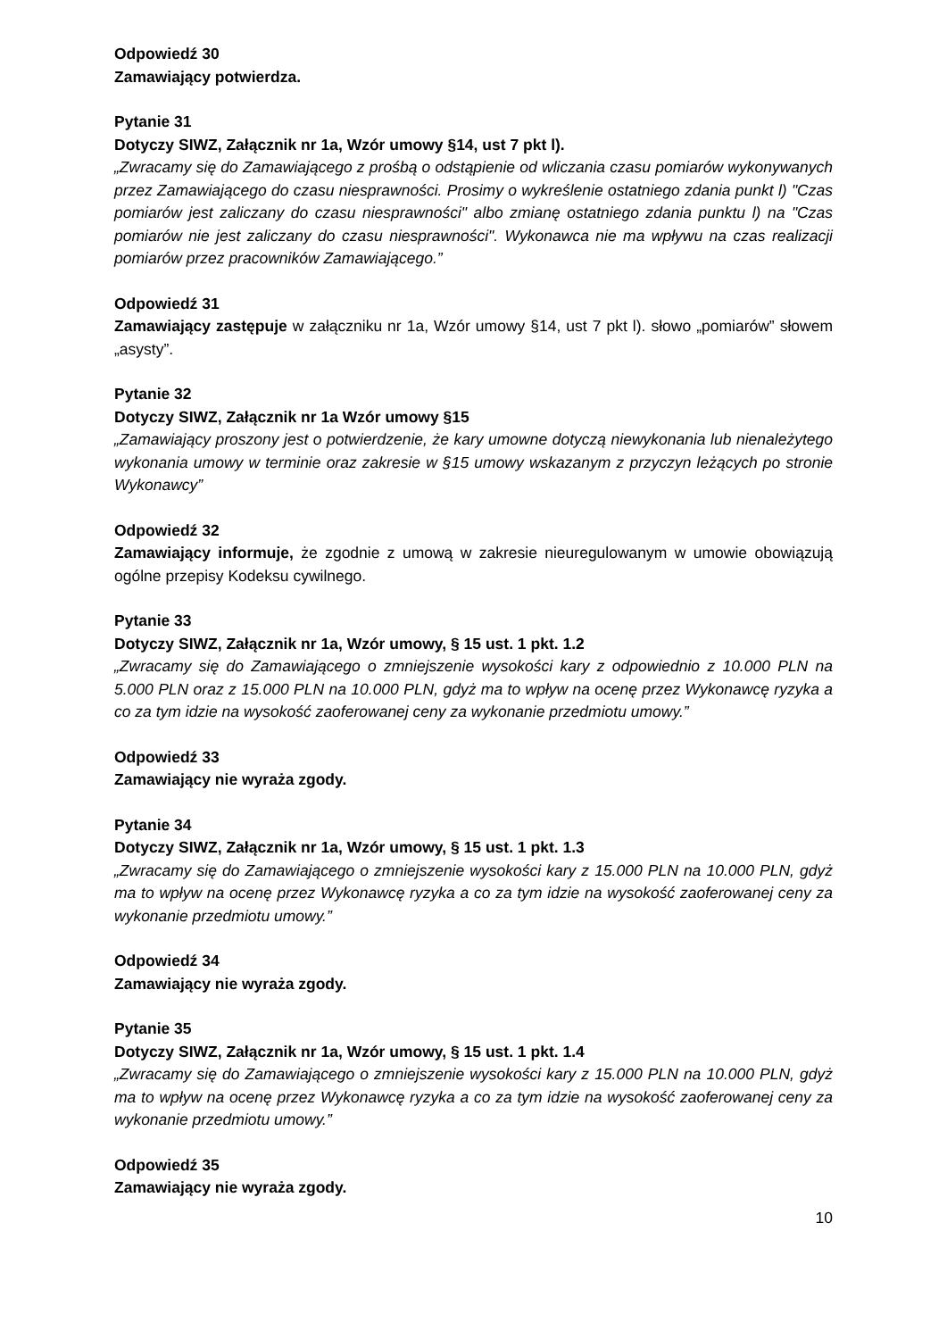Odpowiedź 30
Zamawiający potwierdza.
Pytanie 31
Dotyczy SIWZ, Załącznik nr 1a, Wzór umowy §14, ust 7 pkt l).
„Zwracamy się do Zamawiającego z prośbą o odstąpienie od wliczania czasu pomiarów wykonywanych przez Zamawiającego do czasu niesprawności. Prosimy o wykreślenie ostatniego zdania punkt l) "Czas pomiarów jest zaliczany do czasu niesprawności" albo zmianę ostatniego zdania punktu l) na "Czas pomiarów nie jest zaliczany do czasu niesprawności". Wykonawca nie ma wpływu na czas realizacji pomiarów przez pracowników Zamawiającego.”
Odpowiedź 31
Zamawiający zastępuje w załączniku nr 1a, Wzór umowy §14, ust 7 pkt l). słowo „pomiarów” słowem „asysty”.
Pytanie 32
Dotyczy SIWZ, Załącznik nr 1a Wzór umowy §15
„Zamawiający proszony jest o potwierdzenie, że kary umowne dotyczą niewykonania lub nienależytego wykonania umowy w terminie oraz zakresie w §15 umowy wskazanym z przyczyn leżących po stronie Wykonawcy”
Odpowiedź 32
Zamawiający informuje, że zgodnie z umową w zakresie nieuregulowanym w umowie obowiązują ogólne przepisy Kodeksu cywilnego.
Pytanie 33
Dotyczy SIWZ, Załącznik nr 1a, Wzór umowy, § 15 ust. 1 pkt. 1.2
„Zwracamy się do Zamawiającego o zmniejszenie wysokości kary z odpowiednio z 10.000 PLN na 5.000 PLN oraz z 15.000 PLN na 10.000 PLN, gdyż ma to wpływ na ocenę przez Wykonawcę ryzyka a co za tym idzie na wysokość zaoferowanej ceny za wykonanie przedmiotu umowy.”
Odpowiedź 33
Zamawiający nie wyraża zgody.
Pytanie 34
Dotyczy SIWZ, Załącznik nr 1a, Wzór umowy, § 15 ust. 1 pkt. 1.3
„Zwracamy się do Zamawiającego o zmniejszenie wysokości kary z 15.000 PLN na 10.000 PLN, gdyż ma to wpływ na ocenę przez Wykonawcę ryzyka a co za tym idzie na wysokość zaoferowanej ceny za wykonanie przedmiotu umowy.”
Odpowiedź 34
Zamawiający nie wyraża zgody.
Pytanie 35
Dotyczy SIWZ, Załącznik nr 1a, Wzór umowy, § 15 ust. 1 pkt. 1.4
„Zwracamy się do Zamawiającego o zmniejszenie wysokości kary z 15.000 PLN na 10.000 PLN, gdyż ma to wpływ na ocenę przez Wykonawcę ryzyka a co za tym idzie na wysokość zaoferowanej ceny za wykonanie przedmiotu umowy.”
Odpowiedź 35
Zamawiający nie wyraża zgody.
10